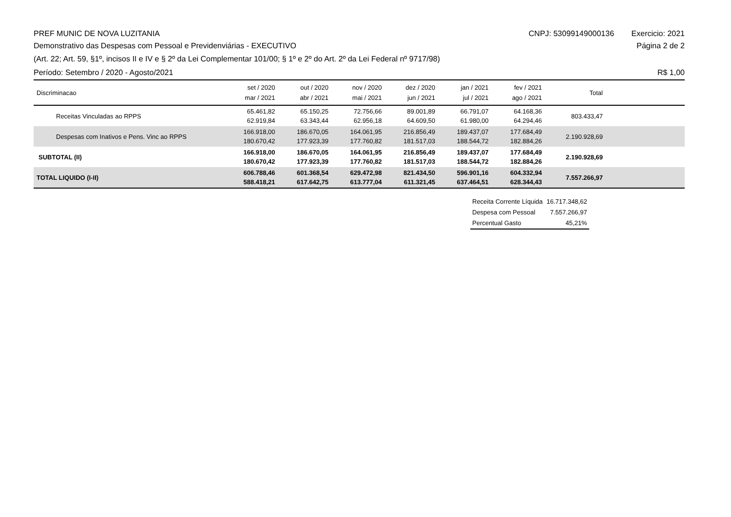PREF MUNIC DE NOVA LUZITANIA CNPJ: 53099149000136 Exercicio: 2021
Demonstrativo das Despesas com Pessoal e Previdenviárias - EXECUTIVO
Página 2 de 2
(Art. 22; Art. 59, §1º, incisos II e IV e § 2º da Lei Complementar 101/00; § 1º e 2º do Art. 2º da Lei Federal nº 9717/98)
Período: Setembro / 2020 - Agosto/2021
R$ 1,00
| Discriminacao | set / 2020 mar / 2021 | out / 2020 abr / 2021 | nov / 2020 mai / 2021 | dez / 2020 jun / 2021 | jan / 2021 jul / 2021 | fev / 2021 ago / 2021 | Total | |
| --- | --- | --- | --- | --- | --- | --- | --- | --- |
| Receitas Vinculadas ao RPPS | 65.461,82 62.919,84 | 65.150,25 63.343,44 | 72.756,66 62.956,18 | 89.001,89 64.609,50 | 66.791,07 61.980,00 | 64.168,36 64.294,46 | 803.433,47 | |
| Despesas com Inativos e Pens. Vinc ao RPPS | 166.918,00 180.670,42 | 186.670,05 177.923,39 | 164.061,95 177.760,82 | 216.856,49 181.517,03 | 189.437,07 188.544,72 | 177.684,49 182.884,26 | 2.190.928,69 | |
| SUBTOTAL (II) | 166.918,00 180.670,42 | 186.670,05 177.923,39 | 164.061,95 177.760,82 | 216.856,49 181.517,03 | 189.437,07 188.544,72 | 177.684,49 182.884,26 | 2.190.928,69 | |
| TOTAL LIQUIDO (I-II) | 606.788,46 588.418,21 | 601.368,54 617.642,75 | 629.472,98 613.777,04 | 821.434,50 611.321,45 | 596.901,16 637.464,51 | 604.332,94 628.344,43 | 7.557.266,97 | |
| Receita Corrente Líquida | 16.717.348,62 |
| Despesa com Pessoal | 7.557.266,97 |
| Percentual Gasto | 45,21% |